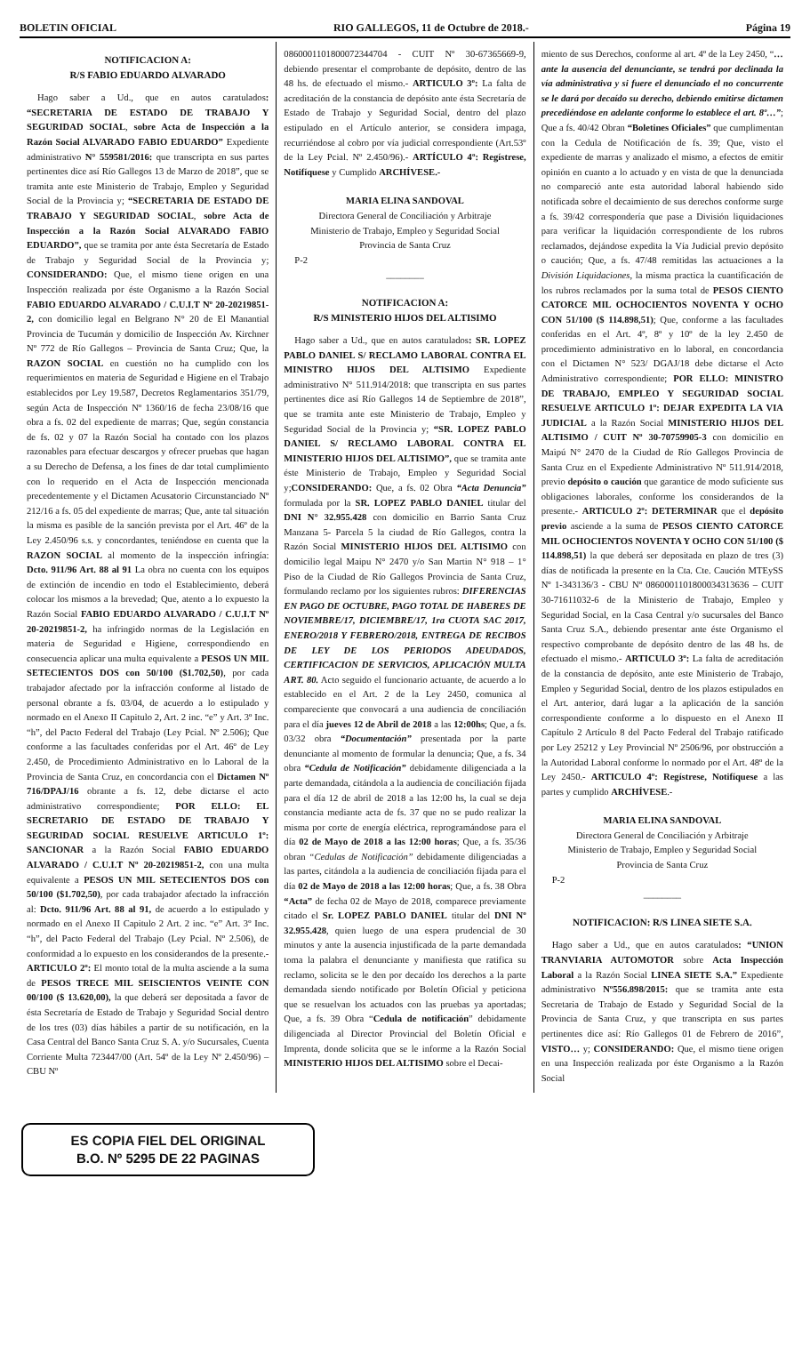BOLETIN OFICIAL RIO GALLEGOS, 11 de Octubre de 2018.- Página 19
NOTIFICACION A:
R/S FABIO EDUARDO ALVARADO
Hago saber a Ud., que en autos caratulados: “SECRETARIA DE ESTADO DE TRABAJO Y SEGURIDAD SOCIAL, sobre Acta de Inspección a la Razón Social ALVARADO FABIO EDUARDO” Expediente administrativo N° 559581/2016: que transcripta en sus partes pertinentes dice así Río Gallegos 13 de Marzo de 2018”, que se tramita ante este Ministerio de Trabajo, Empleo y Seguridad Social de la Provincia y; “SECRETARIA DE ESTADO DE TRABAJO Y SEGURIDAD SOCIAL, sobre Acta de Inspección a la Razón Social ALVARADO FABIO EDUARDO”, que se tramita por ante ésta Secretaría de Estado de Trabajo y Seguridad Social de la Provincia y; CONSIDERANDO: Que, el mismo tiene origen en una Inspección realizada por éste Organismo a la Razón Social FABIO EDUARDO ALVARADO / C.U.I.T Nº 20-20219851-2, con domicilio legal en Belgrano N° 20 de El Manantial Provincia de Tucumán y domicilio de Inspección Av. Kirchner Nº 772 de Río Gallegos – Provincia de Santa Cruz; Que, la RAZON SOCIAL en cuestión no ha cumplido con los requerimientos en materia de Seguridad e Higiene en el Trabajo establecidos por Ley 19.587, Decretos Reglamentarios 351/79, según Acta de Inspección Nº 1360/16 de fecha 23/08/16 que obra a fs. 02 del expediente de marras; Que, según constancia de fs. 02 y 07 la Razón Social ha contado con los plazos razonables para efectuar descargos y ofrecer pruebas que hagan a su Derecho de Defensa, a los fines de dar total cumplimiento con lo requerido en el Acta de Inspección mencionada precedentemente y el Dictamen Acusatorio Circunstanciado Nº 212/16 a fs. 05 del expediente de marras; Que, ante tal situación la misma es pasible de la sanción prevista por el Art. 46º de la Ley 2.450/96 s.s. y concordantes, teniéndose en cuenta que la RAZON SOCIAL al momento de la inspección infringía: Dcto. 911/96 Art. 88 al 91 La obra no cuenta con los equipos de extinción de incendio en todo el Establecimiento, deberá colocar los mismos a la brevedad; Que, atento a lo expuesto la Razón Social FABIO EDUARDO ALVARADO / C.U.I.T Nº 20-20219851-2, ha infringido normas de la Legislación en materia de Seguridad e Higiene, correspondiendo en consecuencia aplicar una multa equivalente a PESOS UN MIL SETECIENTOS DOS con 50/100 ($1.702,50), por cada trabajador afectado por la infracción conforme al listado de personal obrante a fs. 03/04, de acuerdo a lo estipulado y normado en el Anexo II Capitulo 2, Art. 2 inc. “e” y Art. 3º Inc. “h”, del Pacto Federal del Trabajo (Ley Pcial. Nº 2.506); Que conforme a las facultades conferidas por el Art. 46º de Ley 2.450, de Procedimiento Administrativo en lo Laboral de la Provincia de Santa Cruz, en concordancia con el Dictamen Nº 716/DPAJ/16 obrante a fs. 12, debe dictarse el acto administrativo correspondiente; POR ELLO: EL SECRETARIO DE ESTADO DE TRABAJO Y SEGURIDAD SOCIAL RESUELVE ARTICULO 1º: SANCIONAR a la Razón Social FABIO EDUARDO ALVARADO / C.U.I.T Nº 20-20219851-2, con una multa equivalente a PESOS UN MIL SETECIENTOS DOS con 50/100 ($1.702,50), por cada trabajador afectado la infracción al: Dcto. 911/96 Art. 88 al 91, de acuerdo a lo estipulado y normado en el Anexo II Capitulo 2 Art. 2 inc. “e” Art. 3º Inc. “h”, del Pacto Federal del Trabajo (Ley Pcial. Nº 2.506), de conformidad a lo expuesto en los considerandos de la presente.- ARTICULO 2º: El monto total de la multa asciende a la suma de PESOS TRECE MIL SEISCIENTOS VEINTE CON 00/100 ($ 13.620,00), la que deberá ser depositada a favor de ésta Secretaría de Estado de Trabajo y Seguridad Social dentro de los tres (03) días hábiles a partir de su notificación, en la Casa Central del Banco Santa Cruz S. A. y/o Sucursales, Cuenta Corriente Multa 723447/00 (Art. 54º de la Ley Nº 2.450/96) – CBU Nº
0860001101800072344704 - CUIT Nº 30-67365669-9, debiendo presentar el comprobante de depósito, dentro de las 48 hs. de efectuado el mismo.- ARTICULO 3º: La falta de acreditación de la constancia de depósito ante ésta Secretaría de Estado de Trabajo y Seguridad Social, dentro del plazo estipulado en el Artículo anterior, se considera impaga, recurriéndose al cobro por vía judicial correspondiente (Art.53º de la Ley Pcial. Nº 2.450/96).- ARTÍCULO 4º: Regístrese, Notifíquese y Cumplido ARCHÍVESE.-
MARIA ELINA SANDOVAL
Directora General de Conciliación y Arbitraje
Ministerio de Trabajo, Empleo y Seguridad Social
Provincia de Santa Cruz
P-2
________
NOTIFICACION A:
R/S MINISTERIO HIJOS DEL ALTISIMO
Hago saber a Ud., que en autos caratulados: SR. LOPEZ PABLO DANIEL S/ RECLAMO LABORAL CONTRA EL MINISTRO HIJOS DEL ALTISIMO Expediente administrativo N° 511.914/2018: que transcripta en sus partes pertinentes dice así Río Gallegos 14 de Septiembre de 2018”, que se tramita ante este Ministerio de Trabajo, Empleo y Seguridad Social de la Provincia y; “SR. LOPEZ PABLO DANIEL S/ RECLAMO LABORAL CONTRA EL MINISTERIO HIJOS DEL ALTISIMO”, que se tramita ante éste Ministerio de Trabajo, Empleo y Seguridad Social y;CONSIDERANDO: Que, a fs. 02 Obra “Acta Denuncia” formulada por la SR. LOPEZ PABLO DANIEL titular del DNI N° 32.955.428 con domicilio en Barrio Santa Cruz Manzana 5- Parcela 5 la ciudad de Río Gallegos, contra la Razón Social MINISTERIO HIJOS DEL ALTISIMO con domicilio legal Maipu N° 2470 y/o San Martin N° 918 – 1° Piso de la Ciudad de Río Gallegos Provincia de Santa Cruz, formulando reclamo por los siguientes rubros: DIFERENCIAS EN PAGO DE OCTUBRE, PAGO TOTAL DE HABERES DE NOVIEMBRE/17, DICIEMBRE/17, 1ra CUOTA SAC 2017, ENERO/2018 Y FEBRERO/2018, ENTREGA DE RECIBOS DE LEY DE LOS PERIODOS ADEUDADOS, CERTIFICACION DE SERVICIOS, APLICACIÓN MULTA ART. 80. Acto seguido el funcionario actuante, de acuerdo a lo establecido en el Art. 2 de la Ley 2450, comunica al compareciente que convocará a una audiencia de conciliación para el día jueves 12 de Abril de 2018 a las 12:00hs; Que, a fs. 03/32 obra “Documentación” presentada por la parte denunciante al momento de formular la denuncia; Que, a fs. 34 obra “Cedula de Notificación” debidamente diligenciada a la parte demandada, citándola a la audiencia de conciliación fijada para el día 12 de abril de 2018 a las 12:00 hs, la cual se deja constancia mediante acta de fs. 37 que no se pudo realizar la misma por corte de energía eléctrica, reprogramándose para el día 02 de Mayo de 2018 a las 12:00 horas; Que, a fs. 35/36 obran “Cedulas de Notificación” debidamente diligenciadas a las partes, citándola a la audiencia de conciliación fijada para el día 02 de Mayo de 2018 a las 12:00 horas; Que, a fs. 38 Obra “Acta” de fecha 02 de Mayo de 2018, comparece previamente citado el Sr. LOPEZ PABLO DANIEL titular del DNI Nº 32.955.428, quien luego de una espera prudencial de 30 minutos y ante la ausencia injustificada de la parte demandada toma la palabra el denunciante y manifiesta que ratifica su reclamo, solicita se le den por decaído los derechos a la parte demandada siendo notificado por Boletín Oficial y peticiona que se resuelvan los actuados con las pruebas ya aportadas; Que, a fs. 39 Obra “Cedula de notificación” debidamente diligenciada al Director Provincial del Boletín Oficial e Imprenta, donde solicita que se le informe a la Razón Social MINISTERIO HIJOS DEL ALTISIMO sobre el Decai-
miento de sus Derechos, conforme al art. 4º de la Ley 2450, “…ante la ausencia del denunciante, se tendrá por declinada la vía administrativa y si fuere el denunciado el no concurrente se le dará por decaído su derecho, debiendo emitirse dictamen precediéndose en adelante conforme lo establece el art. 8º…”; Que a fs. 40/42 Obran “Boletines Oficiales” que cumplimentan con la Cedula de Notificación de fs. 39; Que, visto el expediente de marras y analizado el mismo, a efectos de emitir opinión en cuanto a lo actuado y en vista de que la denunciada no compareció ante esta autoridad laboral habiendo sido notificada sobre el decaimiento de sus derechos conforme surge a fs. 39/42 correspondería que pase a División liquidaciones para verificar la liquidación correspondiente de los rubros reclamados, dejándose expedita la Vía Judicial previo depósito o caución; Que, a fs. 47/48 remitidas las actuaciones a la División Liquidaciones, la misma practica la cuantificación de los rubros reclamados por la suma total de PESOS CIENTO CATORCE MIL OCHOCIENTOS NOVENTA Y OCHO CON 51/100 ($ 114.898,51); Que, conforme a las facultades conferidas en el Art. 4º, 8º y 10º de la ley 2.450 de procedimiento administrativo en lo laboral, en concordancia con el Dictamen N° 523/ DGAJ/18 debe dictarse el Acto Administrativo correspondiente; POR ELLO: MINISTRO DE TRABAJO, EMPLEO Y SEGURIDAD SOCIAL RESUELVE ARTICULO 1º: DEJAR EXPEDITA LA VIA JUDICIAL a la Razón Social MINISTERIO HIJOS DEL ALTISIMO / CUIT Nº 30-70759905-3 con domicilio en Maipú N° 2470 de la Ciudad de Río Gallegos Provincia de Santa Cruz en el Expediente Administrativo Nº 511.914/2018, previo depósito o caución que garantice de modo suficiente sus obligaciones laborales, conforme los considerandos de la presente.- ARTICULO 2º: DETERMINAR que el depósito previo asciende a la suma de PESOS CIENTO CATORCE MIL OCHOCIENTOS NOVENTA Y OCHO CON 51/100 ($ 114.898,51) la que deberá ser depositada en plazo de tres (3) días de notificada la presente en la Cta. Cte. Caución MTEySS Nº 1-343136/3 - CBU Nº 0860001101800034313636 – CUIT 30-71611032-6 de la Ministerio de Trabajo, Empleo y Seguridad Social, en la Casa Central y/o sucursales del Banco Santa Cruz S.A., debiendo presentar ante éste Organismo el respectivo comprobante de depósito dentro de las 48 hs. de efectuado el mismo.- ARTICULO 3º: La falta de acreditación de la constancia de depósito, ante este Ministerio de Trabajo, Empleo y Seguridad Social, dentro de los plazos estipulados en el Art. anterior, dará lugar a la aplicación de la sanción correspondiente conforme a lo dispuesto en el Anexo II Capítulo 2 Artículo 8 del Pacto Federal del Trabajo ratificado por Ley 25212 y Ley Provincial Nº 2506/96, por obstrucción a la Autoridad Laboral conforme lo normado por el Art. 48º de la Ley 2450.- ARTICULO 4º: Regístrese, Notifíquese a las partes y cumplido ARCHÍVESE.-
MARIA ELINA SANDOVAL
Directora General de Conciliación y Arbitraje
Ministerio de Trabajo, Empleo y Seguridad Social
Provincia de Santa Cruz
P-2
________
NOTIFICACION: R/S LINEA SIETE S.A.
Hago saber a Ud., que en autos caratulados: “UNION TRANVIARIA AUTOMOTOR sobre Acta Inspección Laboral a la Razón Social LINEA SIETE S.A.” Expediente administrativo Nº556.898/2015: que se tramita ante esta Secretaria de Trabajo de Estado y Seguridad Social de la Provincia de Santa Cruz, y que transcripta en sus partes pertinentes dice así: Río Gallegos 01 de Febrero de 2016”, VISTO… y; CONSIDERANDO: Que, el mismo tiene origen en una Inspección realizada por éste Organismo a la Razón Social
ES COPIA FIEL DEL ORIGINAL
B.O. Nº 5295 DE 22 PAGINAS